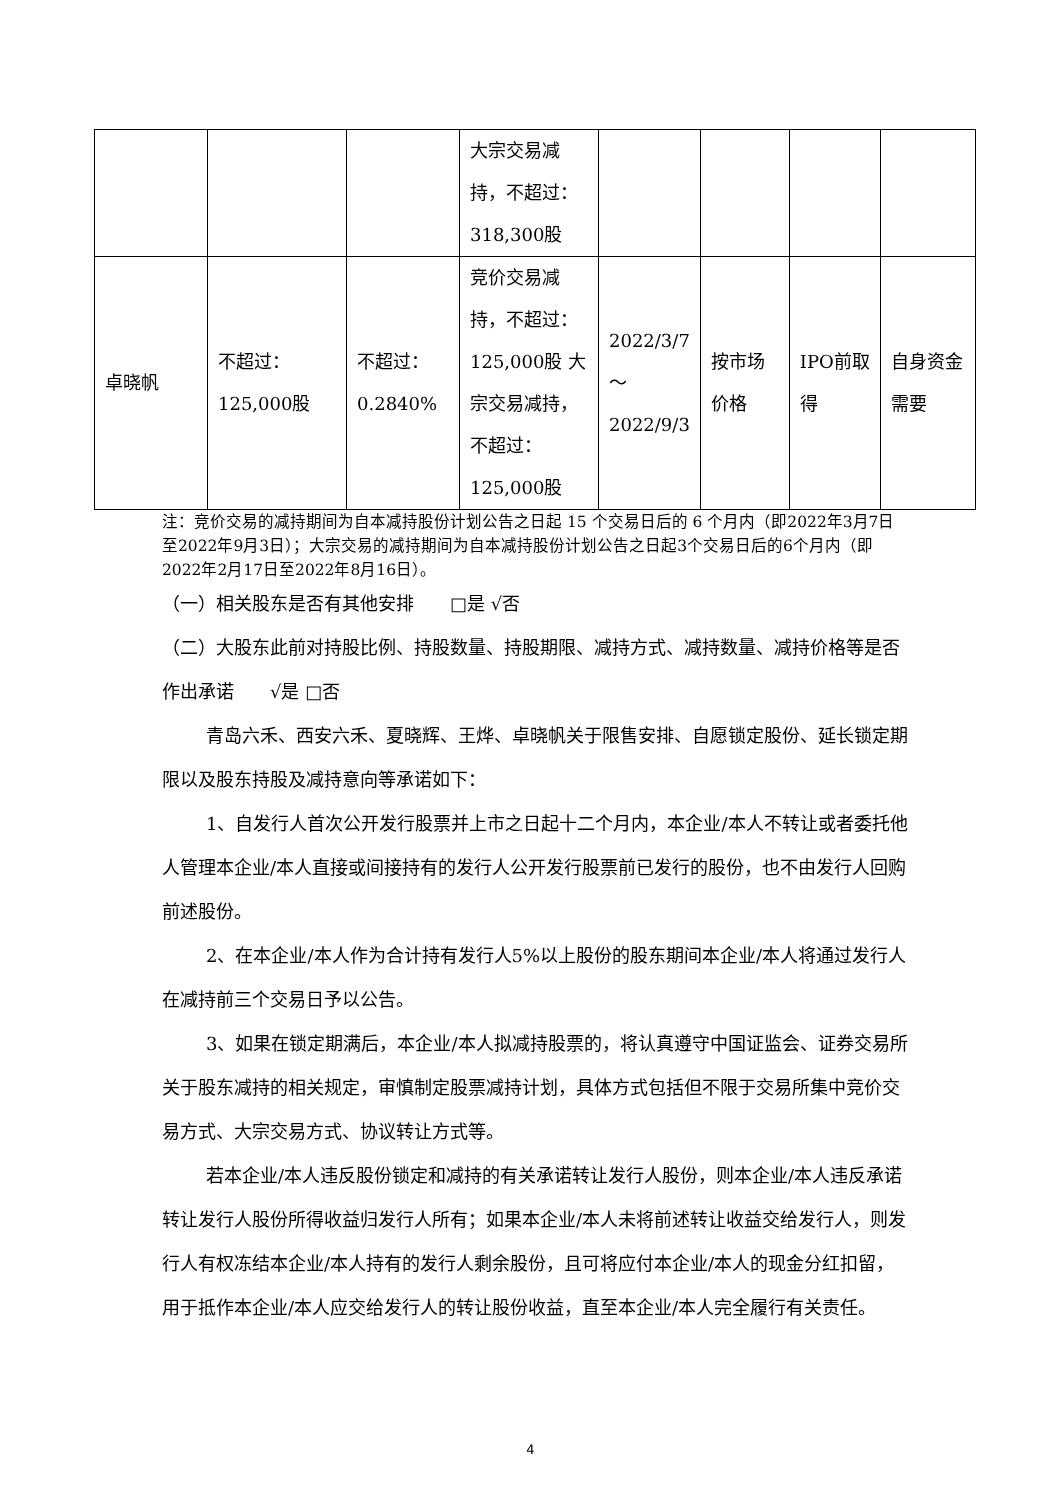| | | | 大宗交易减持，不超过：318,300股 | | | | |
| 卓晓帆 | 不超过：125,000股 | 不超过：0.2840% | 竞价交易减持，不超过：125,000股 大宗交易减持，不超过：125,000股 | 2022/3/7 ～ 2022/9/3 | 按市场价格 | IPO前取得 | 自身资金需要 |
注：竞价交易的减持期间为自本减持股份计划公告之日起 15 个交易日后的 6 个月内（即2022年3月7日至2022年9月3日）；大宗交易的减持期间为自本减持股份计划公告之日起3个交易日后的6个月内（即2022年2月17日至2022年8月16日）。
（一）相关股东是否有其他安排　　□是 √否
（二）大股东此前对持股比例、持股数量、持股期限、减持方式、减持数量、减持价格等是否作出承诺　　√是 □否
青岛六禾、西安六禾、夏晓辉、王烨、卓晓帆关于限售安排、自愿锁定股份、延长锁定期限以及股东持股及减持意向等承诺如下：
1、自发行人首次公开发行股票并上市之日起十二个月内，本企业/本人不转让或者委托他人管理本企业/本人直接或间接持有的发行人公开发行股票前已发行的股份，也不由发行人回购前述股份。
2、在本企业/本人作为合计持有发行人5%以上股份的股东期间本企业/本人将通过发行人在减持前三个交易日予以公告。
3、如果在锁定期满后，本企业/本人拟减持股票的，将认真遵守中国证监会、证券交易所关于股东减持的相关规定，审慎制定股票减持计划，具体方式包括但不限于交易所集中竞价交易方式、大宗交易方式、协议转让方式等。
若本企业/本人违反股份锁定和减持的有关承诺转让发行人股份，则本企业/本人违反承诺转让发行人股份所得收益归发行人所有；如果本企业/本人未将前述转让收益交给发行人，则发行人有权冻结本企业/本人持有的发行人剩余股份，且可将应付本企业/本人的现金分红扣留，用于抵作本企业/本人应交给发行人的转让股份收益，直至本企业/本人完全履行有关责任。
4